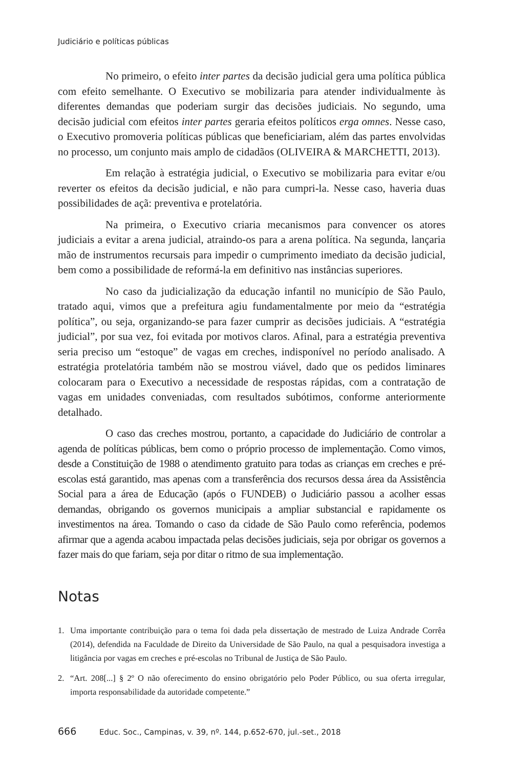Judiciário e políticas públicas
No primeiro, o efeito inter partes da decisão judicial gera uma política pública com efeito semelhante. O Executivo se mobilizaria para atender individualmente às diferentes demandas que poderiam surgir das decisões judiciais. No segundo, uma decisão judicial com efeitos inter partes geraria efeitos políticos erga omnes. Nesse caso, o Executivo promoveria políticas públicas que beneficiariam, além das partes envolvidas no processo, um conjunto mais amplo de cidadãos (OLIVEIRA & MARCHETTI, 2013).
Em relação à estratégia judicial, o Executivo se mobilizaria para evitar e/ou reverter os efeitos da decisão judicial, e não para cumpri-la. Nesse caso, haveria duas possibilidades de açã: preventiva e protelatória.
Na primeira, o Executivo criaria mecanismos para convencer os atores judiciais a evitar a arena judicial, atraindo-os para a arena política. Na segunda, lançaria mão de instrumentos recursais para impedir o cumprimento imediato da decisão judicial, bem como a possibilidade de reformá-la em definitivo nas instâncias superiores.
No caso da judicialização da educação infantil no município de São Paulo, tratado aqui, vimos que a prefeitura agiu fundamentalmente por meio da “estratégia política”, ou seja, organizando-se para fazer cumprir as decisões judiciais. A “estratégia judicial”, por sua vez, foi evitada por motivos claros. Afinal, para a estratégia preventiva seria preciso um “estoque” de vagas em creches, indisponível no período analisado. A estratégia protelatória também não se mostrou viável, dado que os pedidos liminares colocaram para o Executivo a necessidade de respostas rápidas, com a contratação de vagas em unidades conveniadas, com resultados subótimos, conforme anteriormente detalhado.
O caso das creches mostrou, portanto, a capacidade do Judiciário de controlar a agenda de políticas públicas, bem como o próprio processo de implementação. Como vimos, desde a Constituição de 1988 o atendimento gratuito para todas as crianças em creches e pré-escolas está garantido, mas apenas com a transferência dos recursos dessa área da Assistência Social para a área de Educação (após o FUNDEB) o Judiciário passou a acolher essas demandas, obrigando os governos municipais a ampliar substancial e rapidamente os investimentos na área. Tomando o caso da cidade de São Paulo como referência, podemos afirmar que a agenda acabou impactada pelas decisões judiciais, seja por obrigar os governos a fazer mais do que fariam, seja por ditar o ritmo de sua implementação.
Notas
1. Uma importante contribuição para o tema foi dada pela dissertação de mestrado de Luiza Andrade Corrêa (2014), defendida na Faculdade de Direito da Universidade de São Paulo, na qual a pesquisadora investiga a litigância por vagas em creches e pré-escolas no Tribunal de Justiça de São Paulo.
2. “Art. 208[...] § 2º O não oferecimento do ensino obrigatório pelo Poder Público, ou sua oferta irregular, importa responsabilidade da autoridade competente.”
666 Educ. Soc., Campinas, v. 39, nº. 144, p.652-670, jul.-set., 2018